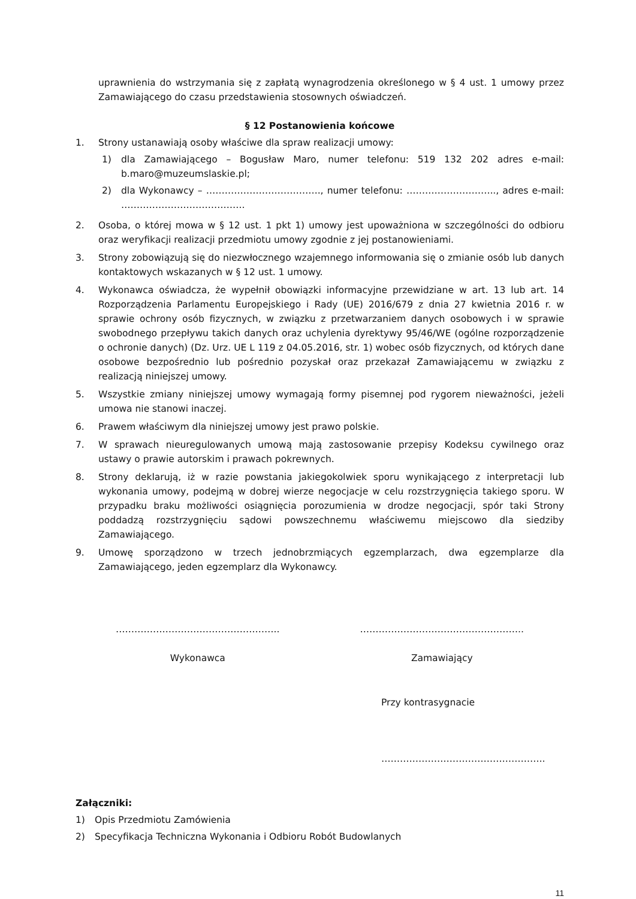uprawnienia do wstrzymania się z zapłatą wynagrodzenia określonego w § 4 ust. 1 umowy przez Zamawiającego do czasu przedstawienia stosownych oświadczeń.
§ 12 Postanowienia końcowe
1. Strony ustanawiają osoby właściwe dla spraw realizacji umowy:
1) dla Zamawiającego – Bogusław Maro, numer telefonu: 519 132 202 adres e-mail: b.maro@muzeumslaskie.pl;
2) dla Wykonawcy – ………………………………., numer telefonu: ……………………….., adres e-mail: ………………………………….
2. Osoba, o której mowa w § 12 ust. 1 pkt 1) umowy jest upoważniona w szczególności do odbioru oraz weryfikacji realizacji przedmiotu umowy zgodnie z jej postanowieniami.
3. Strony zobowiązują się do niezwłocznego wzajemnego informowania się o zmianie osób lub danych kontaktowych wskazanych w § 12 ust. 1 umowy.
4. Wykonawca oświadcza, że wypełnił obowiązki informacyjne przewidziane w art. 13 lub art. 14 Rozporządzenia Parlamentu Europejskiego i Rady (UE) 2016/679 z dnia 27 kwietnia 2016 r. w sprawie ochrony osób fizycznych, w związku z przetwarzaniem danych osobowych i w sprawie swobodnego przepływu takich danych oraz uchylenia dyrektywy 95/46/WE (ogólne rozporządzenie o ochronie danych) (Dz. Urz. UE L 119 z 04.05.2016, str. 1) wobec osób fizycznych, od których dane osobowe bezpośrednio lub pośrednio pozyskał oraz przekazał Zamawiającemu w związku z realizacją niniejszej umowy.
5. Wszystkie zmiany niniejszej umowy wymagają formy pisemnej pod rygorem nieważności, jeżeli umowa nie stanowi inaczej.
6. Prawem właściwym dla niniejszej umowy jest prawo polskie.
7. W sprawach nieuregulowanych umową mają zastosowanie przepisy Kodeksu cywilnego oraz ustawy o prawie autorskim i prawach pokrewnych.
8. Strony deklarują, iż w razie powstania jakiegokolwiek sporu wynikającego z interpretacji lub wykonania umowy, podejmą w dobrej wierze negocjacje w celu rozstrzygnięcia takiego sporu. W przypadku braku możliwości osiągnięcia porozumienia w drodze negocjacji, spór taki Strony poddadzą rozstrzygnięciu sądowi powszechnemu właściwemu miejscowo dla siedziby Zamawiającego.
9. Umowę sporządzono w trzech jednobrzmiących egzemplarzach, dwa egzemplarze dla Zamawiającego, jeden egzemplarz dla Wykonawcy.
……………………………………………..
Wykonawca
……………………………………………..
Zamawiający
Przy kontrasygnacie
……………………………………………..
Załączniki:
1) Opis Przedmiotu Zamówienia
2) Specyfikacja Techniczna Wykonania i Odbioru Robót Budowlanych
11